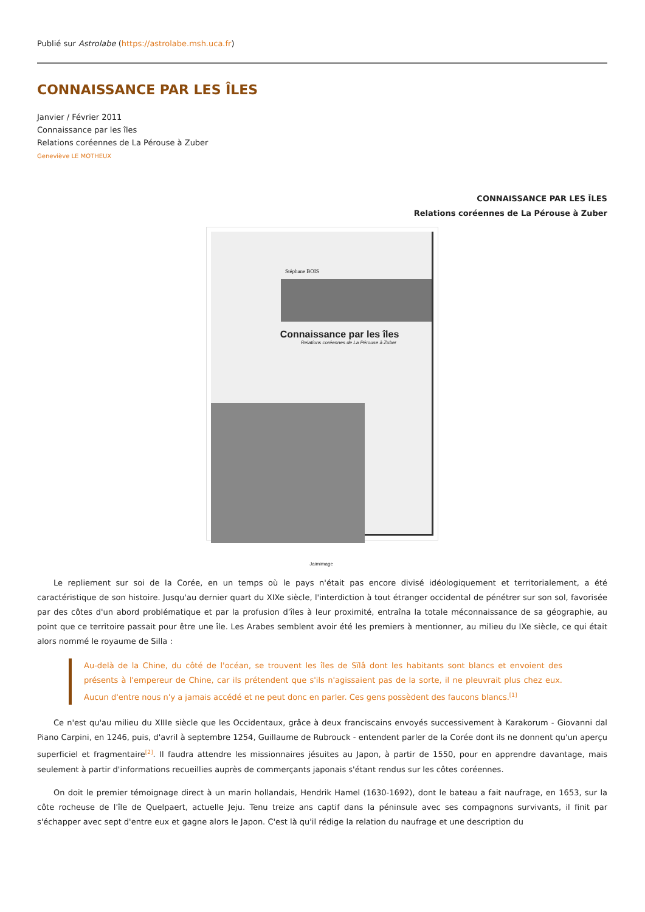Publié sur Astrolabe (https://astrolabe.msh.uca.fr)
CONNAISSANCE PAR LES ÎLES
Janvier / Février 2011
Connaissance par les îles
Relations coréennes de La Pérouse à Zuber
Geneviève LE MOTHEUX
CONNAISSANCE PAR LES ÎLES
Relations coréennes de La Pérouse à Zuber
Stéphane BOIS
Connaissance par les îles
Relations coréennes de La Pérouse à Zuber
Jaimimage
Le repliement sur soi de la Corée, en un temps où le pays n'était pas encore divisé idéologiquement et territorialement, a été caractéristique de son histoire. Jusqu'au dernier quart du XIXe siècle, l'interdiction à tout étranger occidental de pénétrer sur son sol, favorisée par des côtes d'un abord problématique et par la profusion d'îles à leur proximité, entraîna la totale méconnaissance de sa géographie, au point que ce territoire passait pour être une île. Les Arabes semblent avoir été les premiers à mentionner, au milieu du IXe siècle, ce qui était alors nommé le royaume de Silla :
Au-delà de la Chine, du côté de l'océan, se trouvent les îles de Sïlâ dont les habitants sont blancs et envoient des présents à l'empereur de Chine, car ils prétendent que s'ils n'agissaient pas de la sorte, il ne pleuvrait plus chez eux. Aucun d'entre nous n'y a jamais accédé et ne peut donc en parler. Ces gens possèdent des faucons blancs.<sup>[1]</sup>
Ce n'est qu'au milieu du XIIIe siècle que les Occidentaux, grâce à deux franciscains envoyés successivement à Karakorum - Giovanni dal Piano Carpini, en 1246, puis, d'avril à septembre 1254, Guillaume de Rubrouck - entendent parler de la Corée dont ils ne donnent qu'un aperçu superficiel et fragmentaire<sup>[2]</sup>. Il faudra attendre les missionnaires jésuites au Japon, à partir de 1550, pour en apprendre davantage, mais seulement à partir d'informations recueillies auprès de commerçants japonais s'étant rendus sur les côtes coréennes.
On doit le premier témoignage direct à un marin hollandais, Hendrik Hamel (1630-1692), dont le bateau a fait naufrage, en 1653, sur la côte rocheuse de l'île de Quelpaert, actuelle Jeju. Tenu treize ans captif dans la péninsule avec ses compagnons survivants, il finit par s'échapper avec sept d'entre eux et gagne alors le Japon. C'est là qu'il rédige la relation du naufrage et une description du